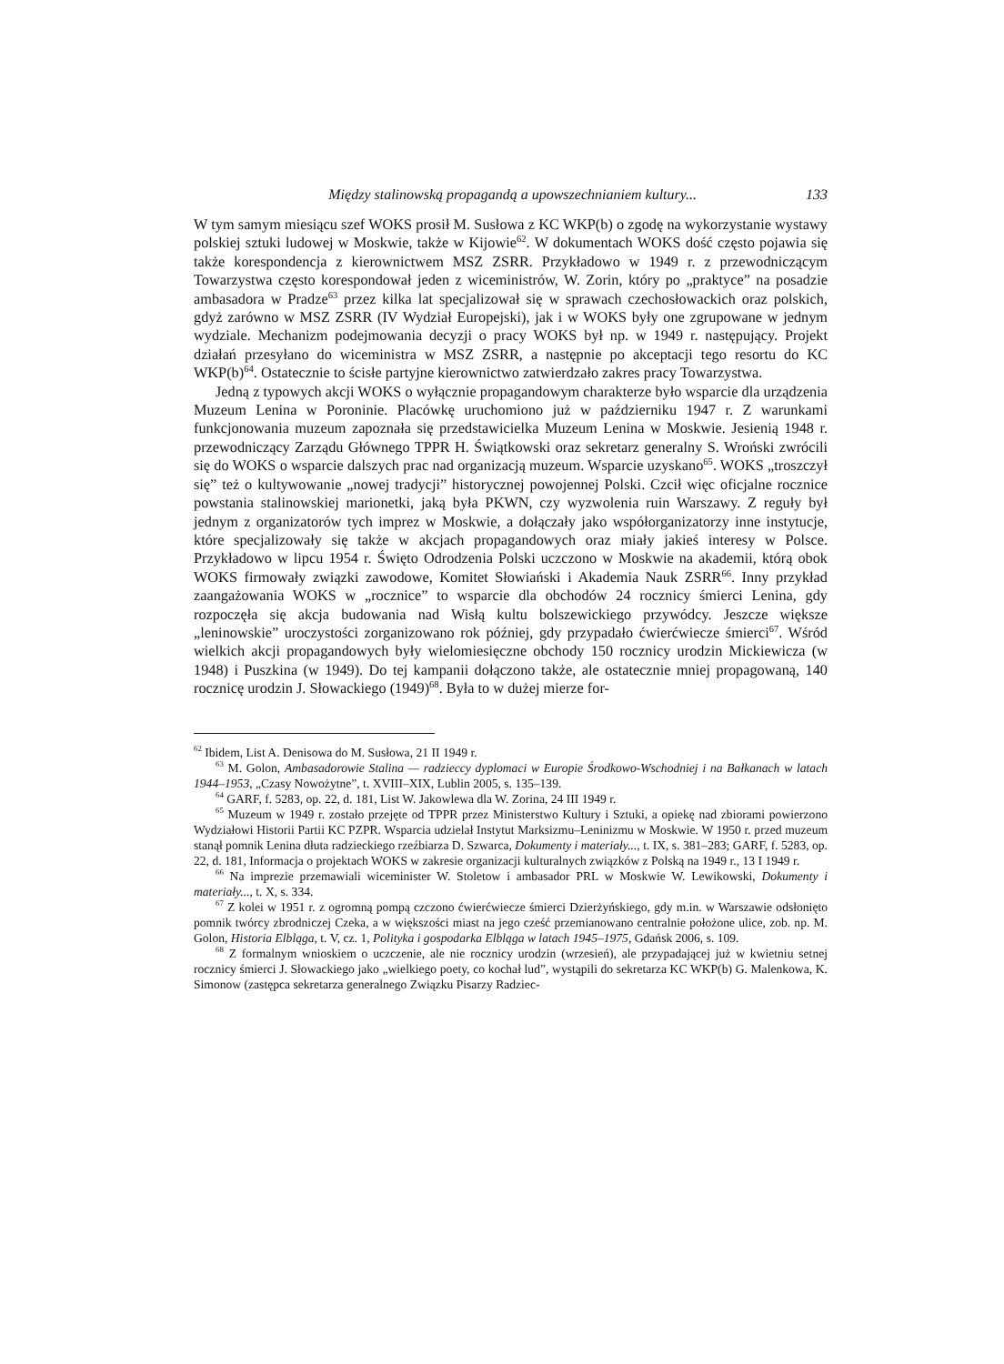Między stalinowską propagandą a upowszechnianiem kultury... 133
W tym samym miesiącu szef WOKS prosił M. Susłowa z KC WKP(b) o zgodę na wykorzystanie wystawy polskiej sztuki ludowej w Moskwie, także w Kijowie<sup>62</sup>. W dokumentach WOKS dość często pojawia się także korespondencja z kierownictwem MSZ ZSRR. Przykładowo w 1949 r. z przewodniczącym Towarzystwa często korespondował jeden z wiceministrów, W. Zorin, który po „praktyce” na posadzie ambasadora w Pradze<sup>63</sup> przez kilka lat specjalizował się w sprawach czechosłowackich oraz polskich, gdyż zarówno w MSZ ZSRR (IV Wydział Europejski), jak i w WOKS były one zgrupowane w jednym wydziale. Mechanizm podejmowania decyzji o pracy WOKS był np. w 1949 r. następujący. Projekt działań przesyłano do wiceministra w MSZ ZSRR, a następnie po akceptacji tego resortu do KC WKP(b)<sup>64</sup>. Ostatecznie to ścisłe partyjne kierownictwo zatwierdzało zakres pracy Towarzystwa.
Jedną z typowych akcji WOKS o wyłącznie propagandowym charakterze było wsparcie dla urządzenia Muzeum Lenina w Poroninie. Placówkę uruchomiono już w październiku 1947 r. Z warunkami funkcjonowania muzeum zapoznała się przedstawicielka Muzeum Lenina w Moskwie. Jesienią 1948 r. przewodniczący Zarządu Głównego TPPR H. Świątkowski oraz sekretarz generalny S. Wroński zwrócili się do WOKS o wsparcie dalszych prac nad organizacją muzeum. Wsparcie uzyskano<sup>65</sup>. WOKS „troszczył się” też o kultywowanie „nowej tradycji” historycznej powojennej Polski. Czcił więc oficjalne rocznice powstania stalinowskiej marionetki, jaką była PKWN, czy wyzwolenia ruin Warszawy. Z reguły był jednym z organizatorów tych imprez w Moskwie, a dołączały jako współorganizatorzy inne instytucje, które specjalizowały się także w akcjach propagandowych oraz miały jakieś interesy w Polsce. Przykładowo w lipcu 1954 r. Święto Odrodzenia Polski uczczono w Moskwie na akademii, którą obok WOKS firmowały związki zawodowe, Komitet Słowiański i Akademia Nauk ZSRR<sup>66</sup>. Inny przykład zaangażowania WOKS w „rocznice” to wsparcie dla obchodów 24 rocznicy śmierci Lenina, gdy rozpoczęła się akcja budowania nad Wisłą kultu bolszewickiego przywódcy. Jeszcze większe „leninowskie” uroczystości zorganizowano rok później, gdy przypadało ćwierćwiecze śmierci<sup>67</sup>. Wśród wielkich akcji propagandowych były wielomiesięczne obchody 150 rocznicy urodzin Mickiewicza (w 1948) i Puszkina (w 1949). Do tej kampanii dołączono także, ale ostatecznie mniej propagowaną, 140 rocznicę urodzin J. Słowackiego (1949)<sup>68</sup>. Była to w dużej mierze for-
<sup>62</sup> Ibidem, List A. Denisowa do M. Susłowa, 21 II 1949 r.
<sup>63</sup> M. Golon, Ambasadorowie Stalina — radzieccy dyplomaci w Europie Środkowo-Wschodniej i na Bałkanach w latach 1944–1953, „Czasy Nowożytne”, t. XVIII–XIX, Lublin 2005, s. 135–139.
<sup>64</sup> GARF, f. 5283, op. 22, d. 181, List W. Jakowlewa dla W. Zorina, 24 III 1949 r.
<sup>65</sup> Muzeum w 1949 r. zostało przejęte od TPPR przez Ministerstwo Kultury i Sztuki, a opiekę nad zbiorami powierzono Wydziałowi Historii Partii KC PZPR. Wsparcia udzielał Instytut Marksizmu–Leninizmu w Moskwie. W 1950 r. przed muzeum stanął pomnik Lenina dłuta radzieckiego rzeźbiarza D. Szwarca, Dokumenty i materiały..., t. IX, s. 381–283; GARF, f. 5283, op. 22, d. 181, Informacja o projektach WOKS w zakresie organizacji kulturalnych związków z Polską na 1949 r., 13 I 1949 r.
<sup>66</sup> Na imprezie przemawiali wiceminister W. Stoletow i ambasador PRL w Moskwie W. Lewikowski, Dokumenty i materiały..., t. X, s. 334.
<sup>67</sup> Z kolei w 1951 r. z ogromną pompą czczono ćwierćwiecze śmierci Dzierżyńskiego, gdy m.in. w Warszawie odsłonięto pomnik twórcy zbrodniczej Czeka, a w większości miast na jego cześć przemianowano centralnie położone ulice, zob. np. M. Golon, Historia Elbląga, t. V, cz. 1, Polityka i gospodarka Elbląga w latach 1945–1975, Gdańsk 2006, s. 109.
<sup>68</sup> Z formalnym wnioskiem o uczczenie, ale nie rocznicy urodzin (wrzesień), ale przypadającej już w kwietniu setnej rocznicy śmierci J. Słowackiego jako „wielkiego poety, co kochał lud”, wystąpili do sekretarza KC WKP(b) G. Malenkowa, K. Simonow (zastępca sekretarza generalnego Związku Pisarzy Radziec-